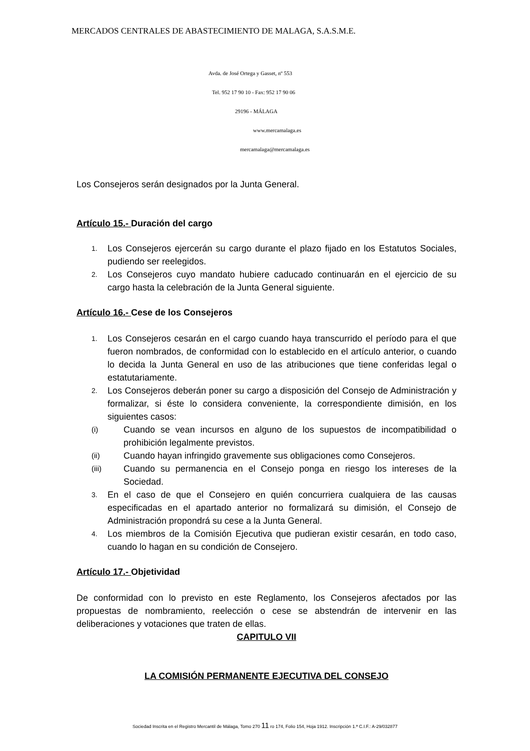MERCADOS CENTRALES DE ABASTECIMIENTO DE MALAGA, S.A.S.M.E.
Avda. de José Ortega y Gasset, nº 553
Tel. 952 17 90 10 - Fax: 952 17 90 06
29196 - MÁLAGA
www.mercamalaga.es
mercamalaga@mercamalaga.es
Los Consejeros serán designados por la Junta General.
Artículo 15.- Duración del cargo
1. Los Consejeros ejercerán su cargo durante el plazo fijado en los Estatutos Sociales, pudiendo ser reelegidos.
2. Los Consejeros cuyo mandato hubiere caducado continuarán en el ejercicio de su cargo hasta la celebración de la Junta General siguiente.
Artículo 16.- Cese de los Consejeros
1. Los Consejeros cesarán en el cargo cuando haya transcurrido el período para el que fueron nombrados, de conformidad con lo establecido en el artículo anterior, o cuando lo decida la Junta General en uso de las atribuciones que tiene conferidas legal o estatutariamente.
2. Los Consejeros deberán poner su cargo a disposición del Consejo de Administración y formalizar, si éste lo considera conveniente, la correspondiente dimisión, en los siguientes casos:
(i) Cuando se vean incursos en alguno de los supuestos de incompatibilidad o prohibición legalmente previstos.
(ii) Cuando hayan infringido gravemente sus obligaciones como Consejeros.
(iii) Cuando su permanencia en el Consejo ponga en riesgo los intereses de la Sociedad.
3. En el caso de que el Consejero en quién concurriera cualquiera de las causas especificadas en el apartado anterior no formalizará su dimisión, el Consejo de Administración propondrá su cese a la Junta General.
4. Los miembros de la Comisión Ejecutiva que pudieran existir cesarán, en todo caso, cuando lo hagan en su condición de Consejero.
Artículo 17.- Objetividad
De conformidad con lo previsto en este Reglamento, los Consejeros afectados por las propuestas de nombramiento, reelección o cese se abstendrán de intervenir en las deliberaciones y votaciones que traten de ellas.
CAPITULO VII
LA COMISIÓN PERMANENTE EJECUTIVA DEL CONSEJO
Sociedad Inscrita en el Registro Mercantil de Málaga, Tomo 270 11 ro 174, Folio 154, Hoja 1912. Inscripción 1.ª C.I.F.: A-29/032877